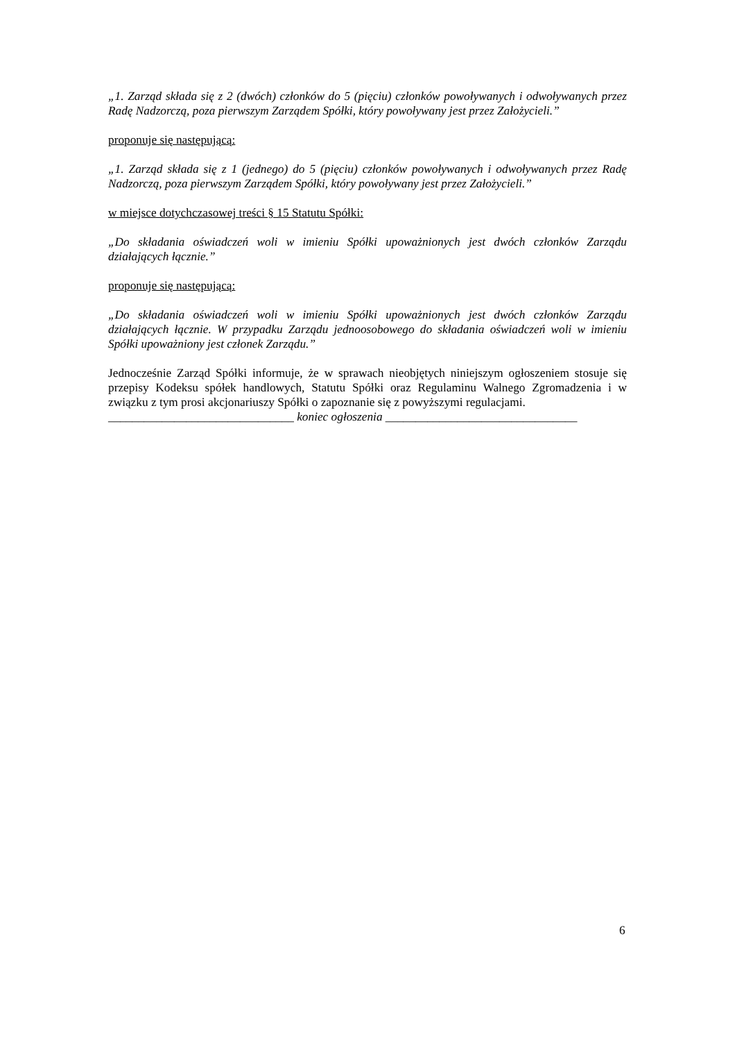„1. Zarząd składa się z 2 (dwóch) członków do 5 (pięciu) członków powoływanych i odwoływanych przez Radę Nadzorczą, poza pierwszym Zarządem Spółki, który powoływany jest przez Założycieli.”
proponuje się następującą:
„1. Zarząd składa się z 1 (jednego) do 5 (pięciu) członków powoływanych i odwoływanych przez Radę Nadzorczą, poza pierwszym Zarządem Spółki, który powoływany jest przez Założycieli.”
w miejsce dotychczasowej treści § 15 Statutu Spółki:
„Do składania oświadczeń woli w imieniu Spółki upoważnionych jest dwóch członków Zarządu działających łącznie.”
proponuje się następującą:
„Do składania oświadczeń woli w imieniu Spółki upoważnionych jest dwóch członków Zarządu działających łącznie. W przypadku Zarządu jednoosobowego do składania oświadczeń woli w imieniu Spółki upoważniony jest członek Zarządu.”
Jednocześnie Zarząd Spółki informuje, że w sprawach nieobjętych niniejszym ogłoszeniem stosuje się przepisy Kodeksu spółek handlowych, Statutu Spółki oraz Regulaminu Walnego Zgromadzenia i w związku z tym prosi akcjonariuszy Spółki o zapoznanie się z powyższymi regulacjami.
_______________________________ koniec ogłoszenia ________________________________
6